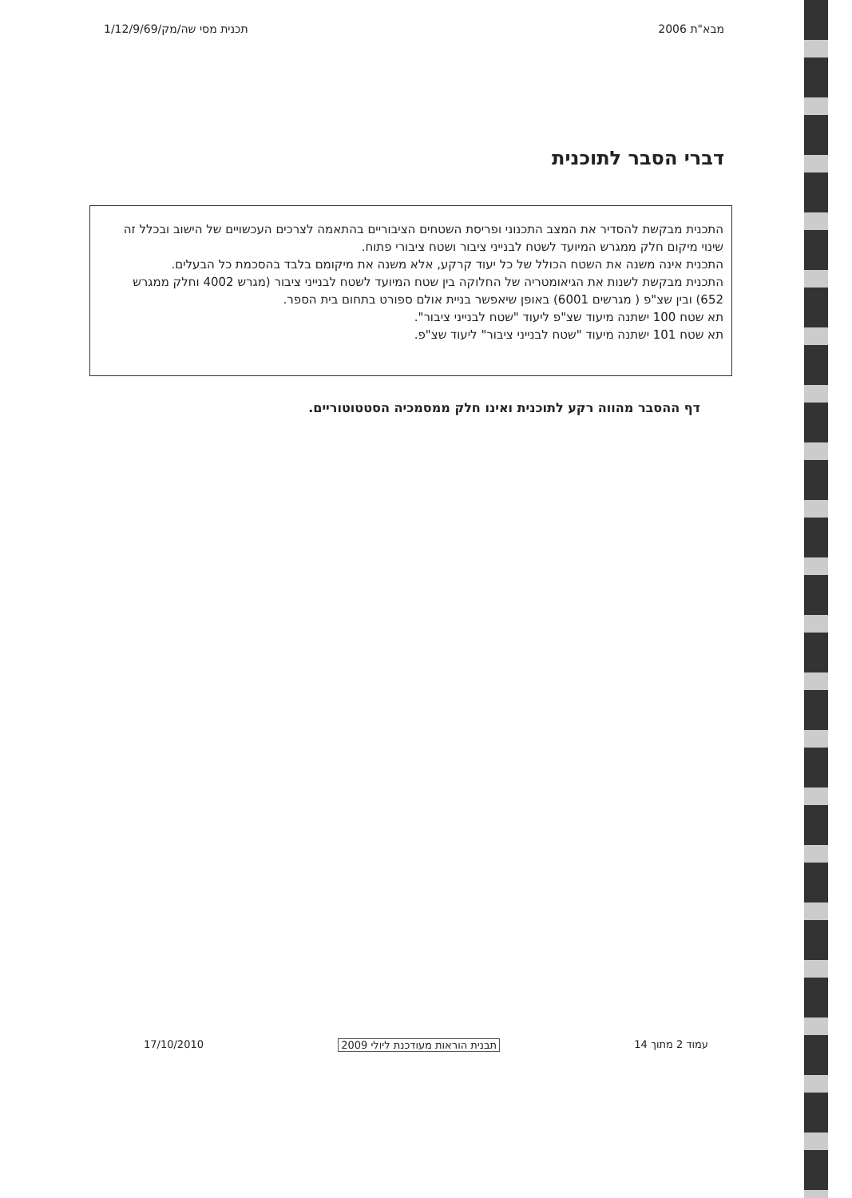מבא"ת 2006 תכנית מסי שה/מק/1/12/9/69
דברי הסבר לתוכנית
התכנית מבקשת להסדיר את המצב התכנוני ופריסת השטחים הציבוריים בהתאמה לצרכים העכשויים של הישוב ובכלל זה שינוי מיקום חלק ממגרש המיועד לשטח לבנייני ציבור ושטח ציבורי פתוח.
התכנית אינה משנה את השטח הכולל של כל יעוד קרקע, אלא משנה את מיקומם בלבד בהסכמת כל הבעלים.
התכנית מבקשת לשנות את הגיאומטריה של החלוקה בין שטח המיועד לשטח לבנייני ציבור (מגרש 4002 וחלק ממגרש 652) ובין שצ"פ ( מגרשים 6001) באופן שיאפשר בניית אולם ספורט בתחום בית הספר.
תא שטח 100 ישתנה מיעוד שצ"פ ליעוד "שטח לבנייני ציבור".
תא שטח 101 ישתנה מיעוד "שטח לבנייני ציבור" ליעוד שצ"פ.
דף ההסבר מהווה רקע לתוכנית ואינו חלק ממסמכיה הסטטוטוריים.
עמוד 2 מתוך 14 תבנית הוראות מעודכנת ליולי 2009 17/10/2010